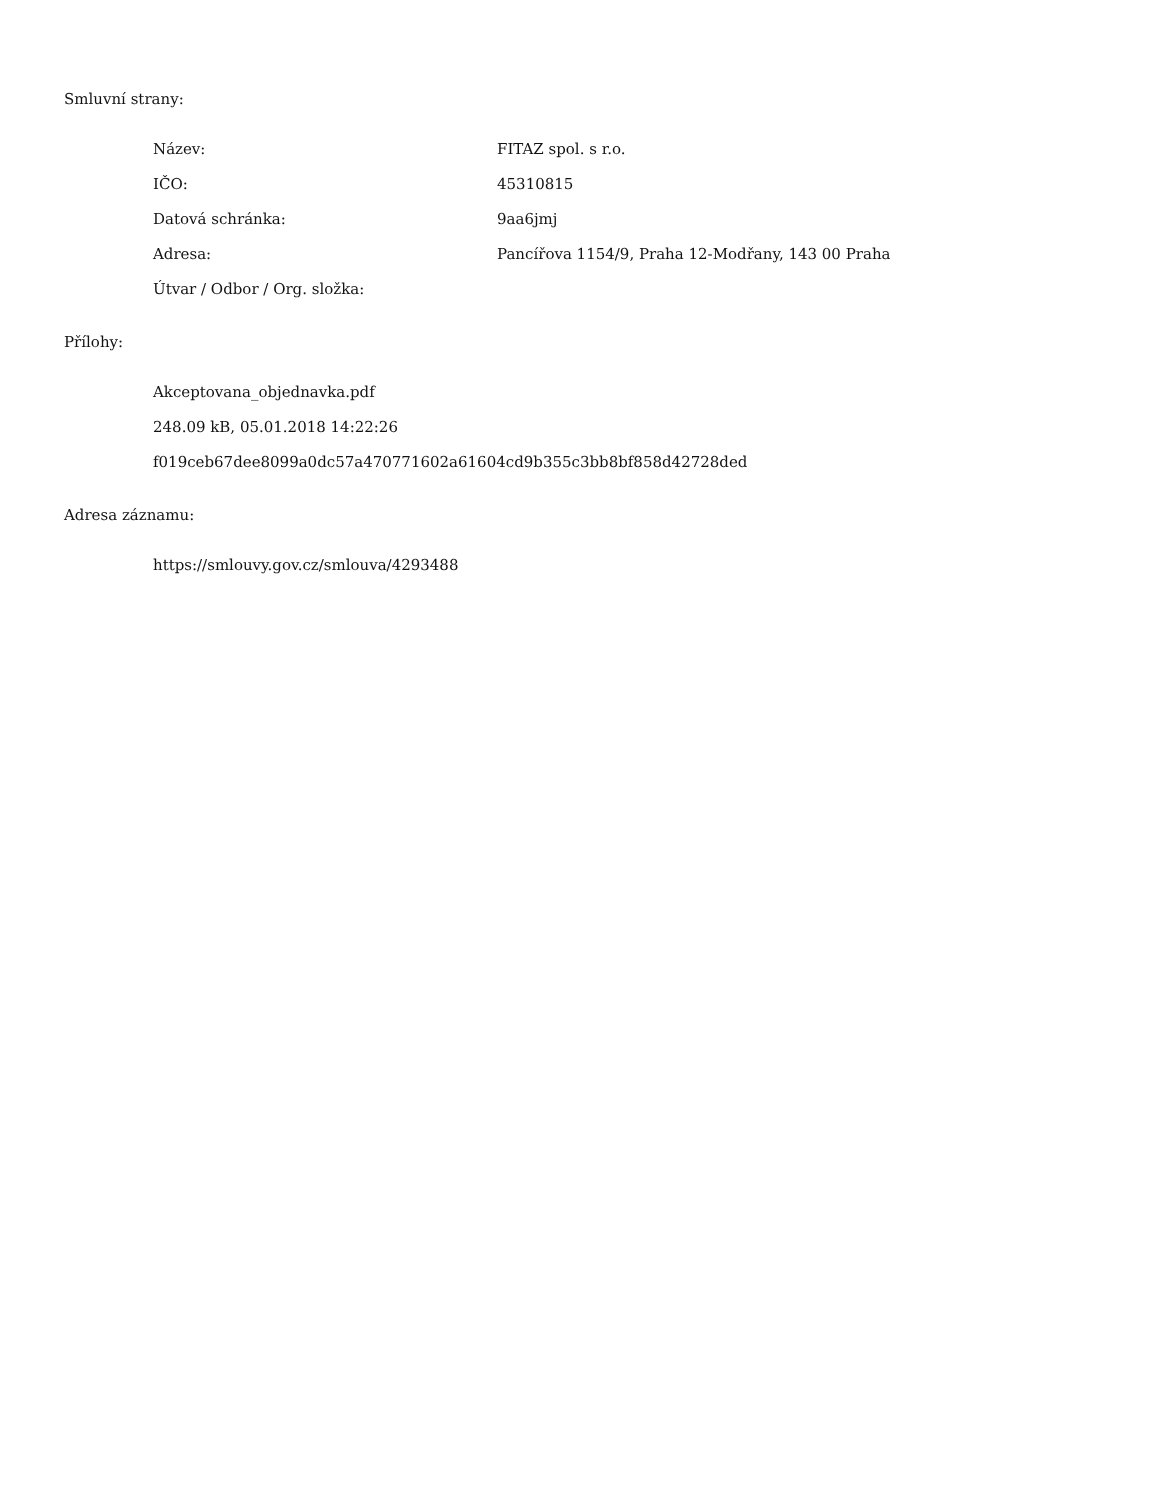Smluvní strany:
| Název: | FITAZ spol. s r.o. |
| IČO: | 45310815 |
| Datová schránka: | 9aa6jmj |
| Adresa: | Pancířova 1154/9, Praha 12-Modřany, 143 00 Praha |
| Útvar / Odbor / Org. složka: | |
Přílohy:
Akceptovana_objednavka.pdf
248.09 kB, 05.01.2018 14:22:26
f019ceb67dee8099a0dc57a470771602a61604cd9b355c3bb8bf858d42728ded
Adresa záznamu:
https://smlouvy.gov.cz/smlouva/4293488